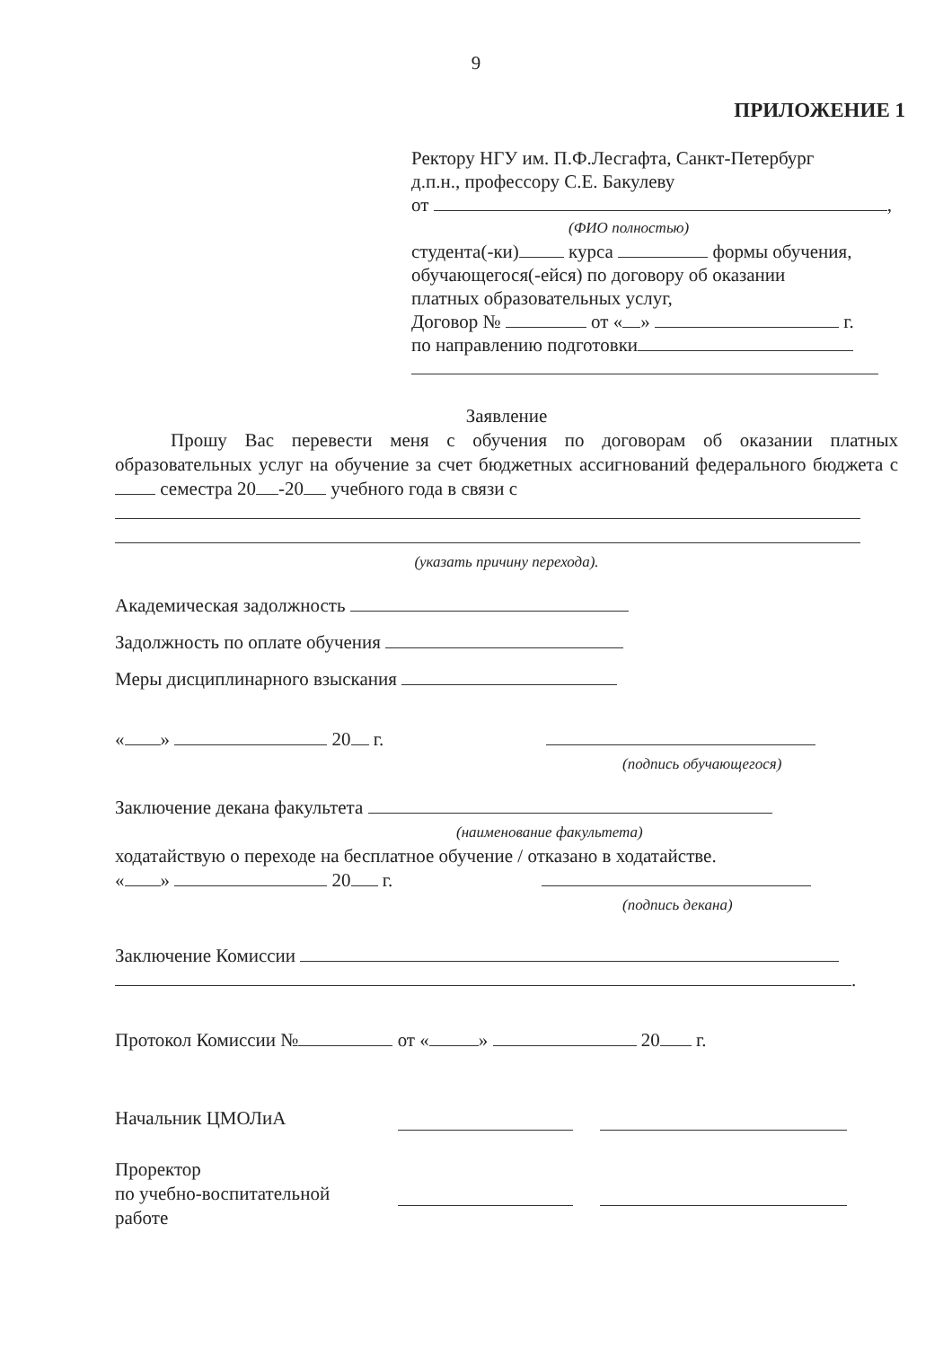9
ПРИЛОЖЕНИЕ 1
Ректору НГУ им. П.Ф.Лесгафта, Санкт-Петербург
д.п.н., профессору С.Е. Бакулеву
от ,
(ФИО полностью)
студента(-ки) курса формы обучения,
обучающегося(-ейся) по договору об оказании
платных образовательных услуг,
Договор № от « » г.
по направлению подготовки
Заявление
Прошу Вас перевести меня с обучения по договорам об оказании платных образовательных услуг на обучение за счет бюджетных ассигнований федерального бюджета с семестра 20 -20 учебного года в связи с
(указать причину перехода).
Академическая задолжность
Задолжность по оплате обучения
Меры дисциплинарного взыскания
« » 20 г.
(подпись обучающегося)
Заключение декана факультета
(наименование факультета)
ходатайствую о переходе на бесплатное обучение / отказано в ходатайстве.
« » 20 г.
(подпись декана)
Заключение Комиссии
.
Протокол Комиссии № от « » 20 г.
Начальник ЦМОЛиА
Проректор
по учебно-воспитательной
работе